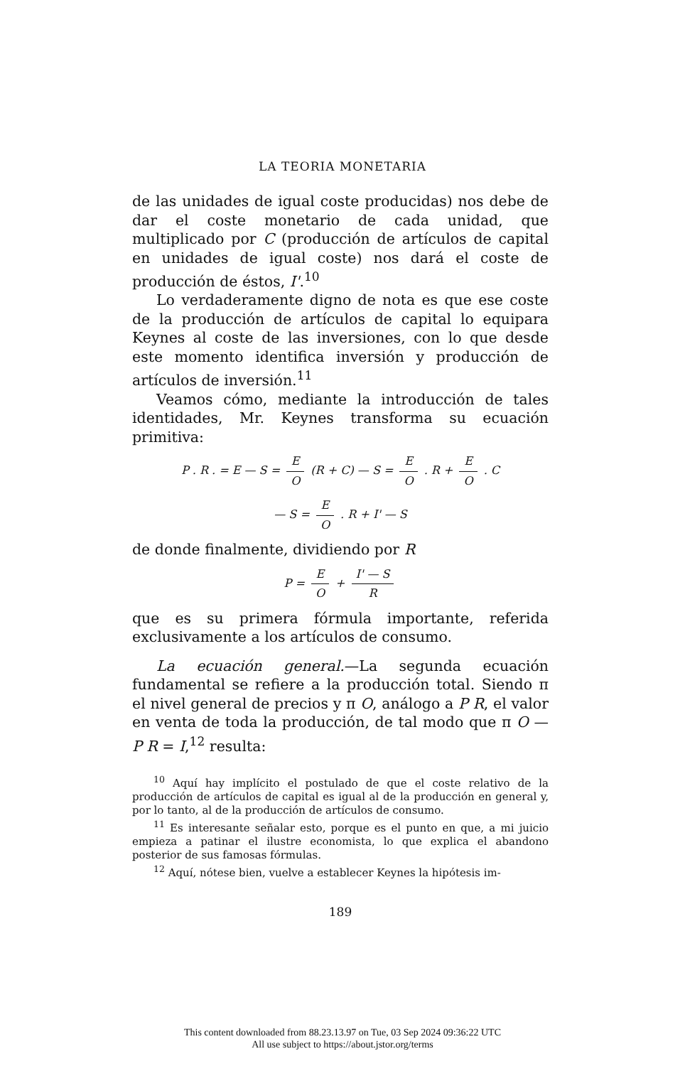LA TEORIA MONETARIA
de las unidades de igual coste producidas) nos debe de dar el coste monetario de cada unidad, que multiplicado por C (producción de artículos de capital en unidades de igual coste) nos dará el coste de producción de éstos, I'.<sup>10</sup>
Lo verdaderamente digno de nota es que ese coste de la producción de artículos de capital lo equipara Keynes al coste de las inversiones, con lo que desde este momento identifica inversión y producción de artículos de inversión.<sup>11</sup>
Veamos cómo, mediante la introducción de tales identidades, Mr. Keynes transforma su ecuación primitiva:
P . R . = E — S = E O (R + C) — S = E O . R + E O . C
— S = E O . R + I' — S
de donde finalmente, dividiendo por R
P = E O + I' — S R
que es su primera fórmula importante, referida exclusivamente a los artículos de consumo.
La ecuación general.—La segunda ecuación fundamental se refiere a la producción total. Siendo π el nivel general de precios y π O, análogo a P R, el valor en venta de toda la producción, de tal modo que π O — P R = I,<sup>12</sup> resulta:
<sup>10</sup> Aquí hay implícito el postulado de que el coste relativo de la producción de artículos de capital es igual al de la producción en general y, por lo tanto, al de la producción de artículos de consumo.
<sup>11</sup> Es interesante señalar esto, porque es el punto en que, a mi juicio empieza a patinar el ilustre economista, lo que explica el abandono posterior de sus famosas fórmulas.
<sup>12</sup> Aquí, nótese bien, vuelve a establecer Keynes la hipótesis im-
189
This content downloaded from 88.23.13.97 on Tue, 03 Sep 2024 09:36:22 UTC
All use subject to https://about.jstor.org/terms